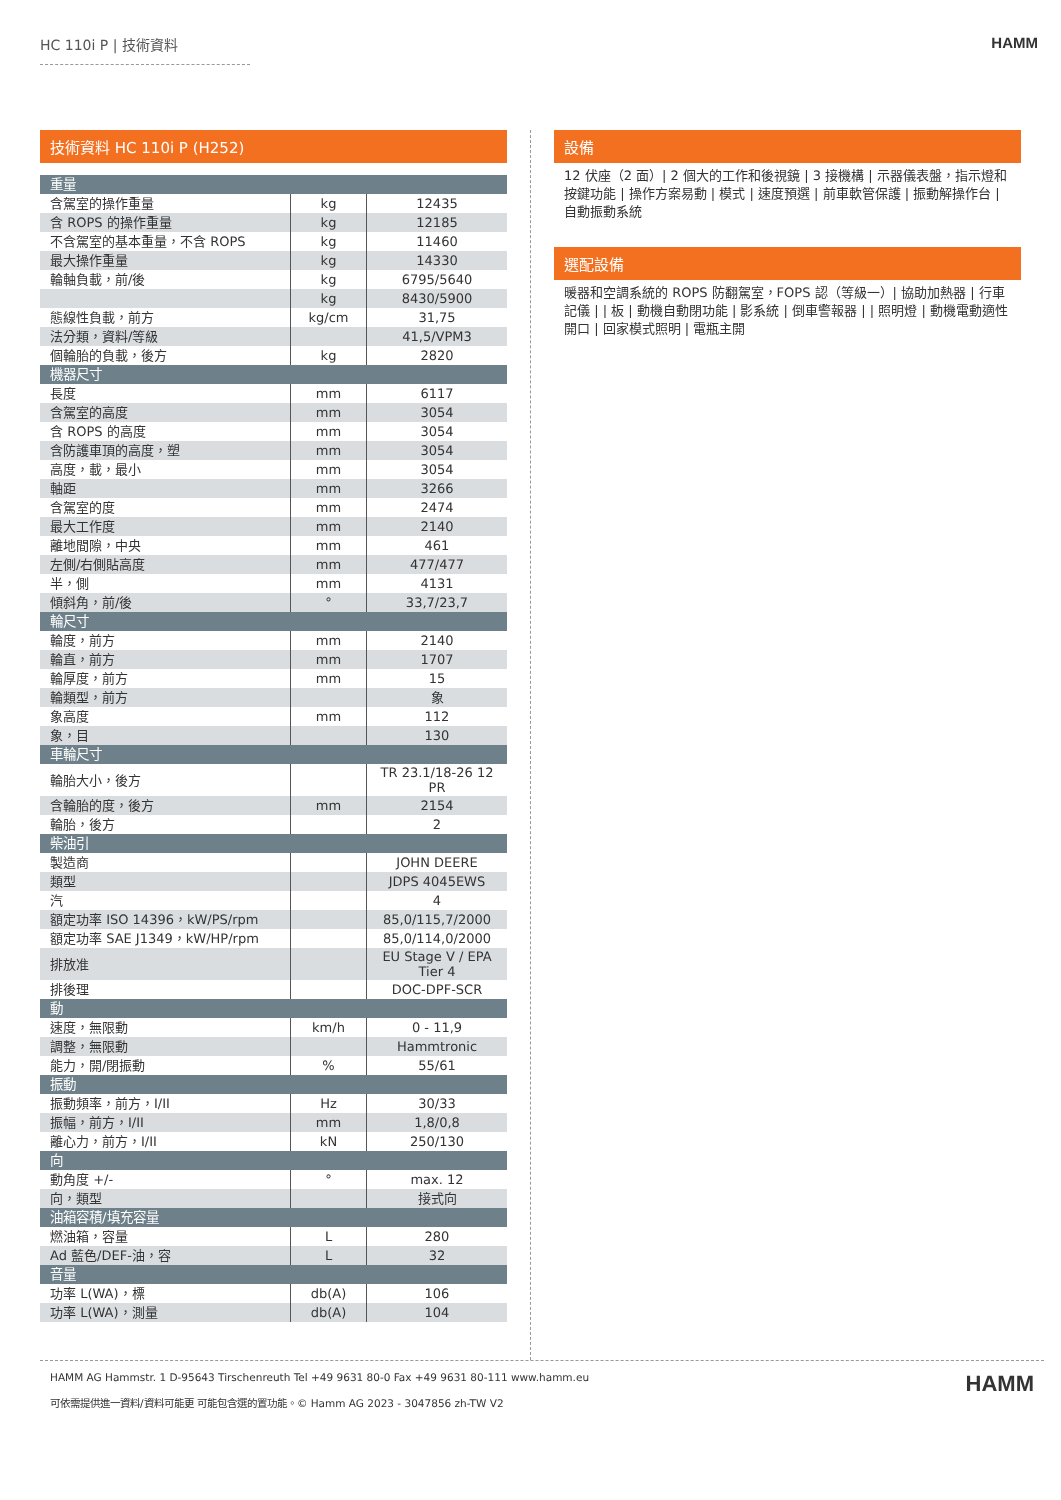HC 110i P | 技術資料 HAMM
技術資料 HC 110i P (H252)
| 重量 | | |
| 含駕室的操作重量 | kg | 12435 |
| 含 ROPS 的操作重量 | kg | 12185 |
| 不含駕室的基本重量，不含 ROPS | kg | 11460 |
| 最大操作重量 | kg | 14330 |
| 輪軸負載，前/後 | kg | 6795/5640 |
| | kg | 8430/5900 |
| 態線性負載，前方 | kg/cm | 31,75 |
| 法分類，資料/等級 | | 41,5/VPM3 |
| 個輪胎的負載，後方 | kg | 2820 |
| 機器尺寸 | | |
| 長度 | mm | 6117 |
| 含駕室的高度 | mm | 3054 |
| 含 ROPS 的高度 | mm | 3054 |
| 含防護車頂的高度，塑 | mm | 3054 |
| 高度，載，最小 | mm | 3054 |
| 軸距 | mm | 3266 |
| 含駕室的度 | mm | 2474 |
| 最大工作度 | mm | 2140 |
| 離地間隙，中央 | mm | 461 |
| 左側/右側貼高度 | mm | 477/477 |
| 半，側 | mm | 4131 |
| 傾斜角，前/後 | ° | 33,7/23,7 |
| 輪尺寸 | | |
| 輪度，前方 | mm | 2140 |
| 輪直，前方 | mm | 1707 |
| 輪厚度，前方 | mm | 15 |
| 輪類型，前方 | | 象 |
| 象高度 | mm | 112 |
| 象，目 | | 130 |
| 車輪尺寸 | | |
| 輪胎大小，後方 | | TR 23.1/18-26 12 PR |
| 含輪胎的度，後方 | mm | 2154 |
| 輪胎，後方 | | 2 |
| 柴油引 | | |
| 製造商 | | JOHN DEERE |
| 類型 | | JDPS 4045EWS |
| 汽 | | 4 |
| 額定功率 ISO 14396，kW/PS/rpm | | 85,0/115,7/2000 |
| 額定功率 SAE J1349，kW/HP/rpm | | 85,0/114,0/2000 |
| 排放准 | | EU Stage V / EPA Tier 4 |
| 排後理 | | DOC-DPF-SCR |
| 動 | | |
| 速度，無限動 | km/h | 0 - 11,9 |
| 調整，無限動 | | Hammtronic |
| 能力，開/閉振動 | % | 55/61 |
| 振動 | | |
| 振動頻率，前方，I/II | Hz | 30/33 |
| 振幅，前方，I/II | mm | 1,8/0,8 |
| 離心力，前方，I/II | kN | 250/130 |
| 向 | | |
| 動角度 +/- | ° | max. 12 |
| 向，類型 | | 接式向 |
| 油箱容積/填充容量 | | |
| 燃油箱，容量 | L | 280 |
| Ad 藍色/DEF-油，容 | L | 32 |
| 音量 | | |
| 功率 L(WA)，標 | db(A) | 106 |
| 功率 L(WA)，測量 | db(A) | 104 |
設備
12 伏座（2 面）| 2 個大的工作和後視鏡 | 3 接機構 | 示器儀表盤，指示燈和按鍵功能 | 操作方案易動 | 模式 | 速度預選 | 前車軟管保護 | 振動解操作台 | 自動振動系統
選配設備
暖器和空調系統的 ROPS 防翻駕室，FOPS 認（等級一）| 協助加熱器 | 行車記儀 | | 板 | 動機自動閉功能 | 影系統 | 倒車警報器 | | 照明燈 | 動機電動適性開口 | 回家模式照明 | 電瓶主開
HAMM AG Hammstr. 1 D-95643 Tirschenreuth Tel +49 9631 80-0 Fax +49 9631 80-111 www.hamm.eu
可依需提供進一資料/資料可能更 可能包含選的置功能。© Hamm AG 2023 - 3047856 zh-TW V2
HAMM